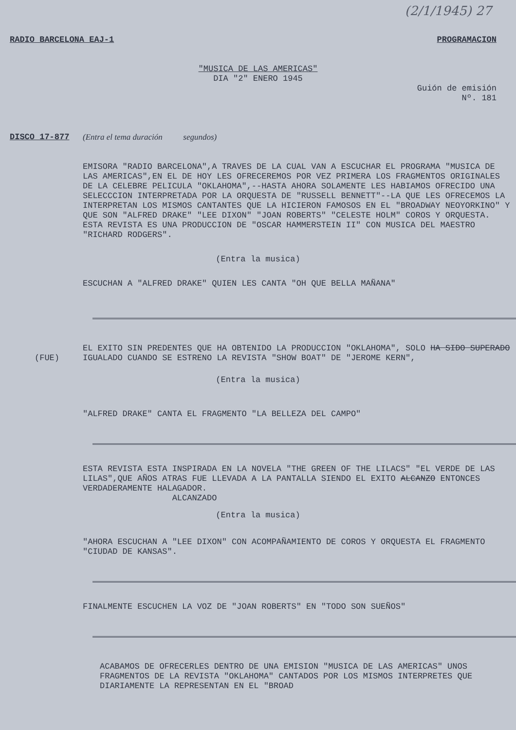(2/1/1945) 27
RADIO BARCELONA EAJ-1 PROGRAMACION
"MUSICA DE LAS AMERICAS"
DIA "2" ENERO 1945
Guión de emisión
Nº. 181
DISCO 17-877 (Entra el tema duración segundos)
EMISORA "RADIO BARCELONA",A TRAVES DE LA CUAL VAN A ESCUCHAR EL PROGRAMA "MUSICA DE LAS AMERICAS",EN EL DE HOY LES OFRECEREMOS POR VEZ PRIMERA LOS FRAGMENTOS ORIGINALES DE LA CELEBRE PELICULA "OKLAHOMA",--HASTA AHORA SOLAMENTE LES HABIAMOS OFRECIDO UNA SELECCCION INTERPRETADA POR LA ORQUESTA DE "RUSSELL BENNETT"--LA QUE LES OFRECEMOS LA INTERPRETAN LOS MISMOS CANTANTES QUE LA HICIERON FAMOSOS EN EL "BROADWAY NEOYORKINO" Y QUE SON "ALFRED DRAKE" "LEE DIXON" "JOAN ROBERTS" "CELESTE HOLM" COROS Y ORQUESTA. ESTA REVISTA ES UNA PRODUCCION DE "OSCAR HAMMERSTEIN II" CON MUSICA DEL MAESTRO "RICHARD RODGERS".
(Entra la musica)
ESCUCHAN A "ALFRED DRAKE" QUIEN LES CANTA "OH QUE BELLA MAÑANA"
(FUE) EL EXITO SIN PREDENTES QUE HA OBTENIDO LA PRODUCCION "OKLAHOMA", SOLO HA SIDO SUPERADO IGUALADO CUANDO SE ESTRENO LA REVISTA "SHOW BOAT" DE "JEROME KERN",
(Entra la musica)
"ALFRED DRAKE" CANTA EL FRAGMENTO "LA BELLEZA DEL CAMPO"
ESTA REVISTA ESTA INSPIRADA EN LA NOVELA "THE GREEN OF THE LILACS" "EL VERDE DE LAS LILAS",QUE AÑOS ATRAS FUE LLEVADA A LA PANTALLA SIENDO EL EXITO ALCANZO ENTONCES VERDADERAMENTE HALAGADOR.
ALCANZADO
(Entra la musica)
"AHORA ESCUCHAN A "LEE DIXON" CON ACOMPAÑAMIENTO DE COROS Y ORQUESTA EL FRAGMENTO "CIUDAD DE KANSAS".
FINALMENTE ESCUCHEN LA VOZ DE "JOAN ROBERTS" EN "TODO SON SUEÑOS"
ACABAMOS DE OFRECERLES DENTRO DE UNA EMISION "MUSICA DE LAS AMERICAS" UNOS FRAGMENTOS DE LA REVISTA "OKLAHOMA" CANTADOS POR LOS MISMOS INTERPRETES QUE DIARIAMENTE LA REPRESENTAN EN EL "BROAD